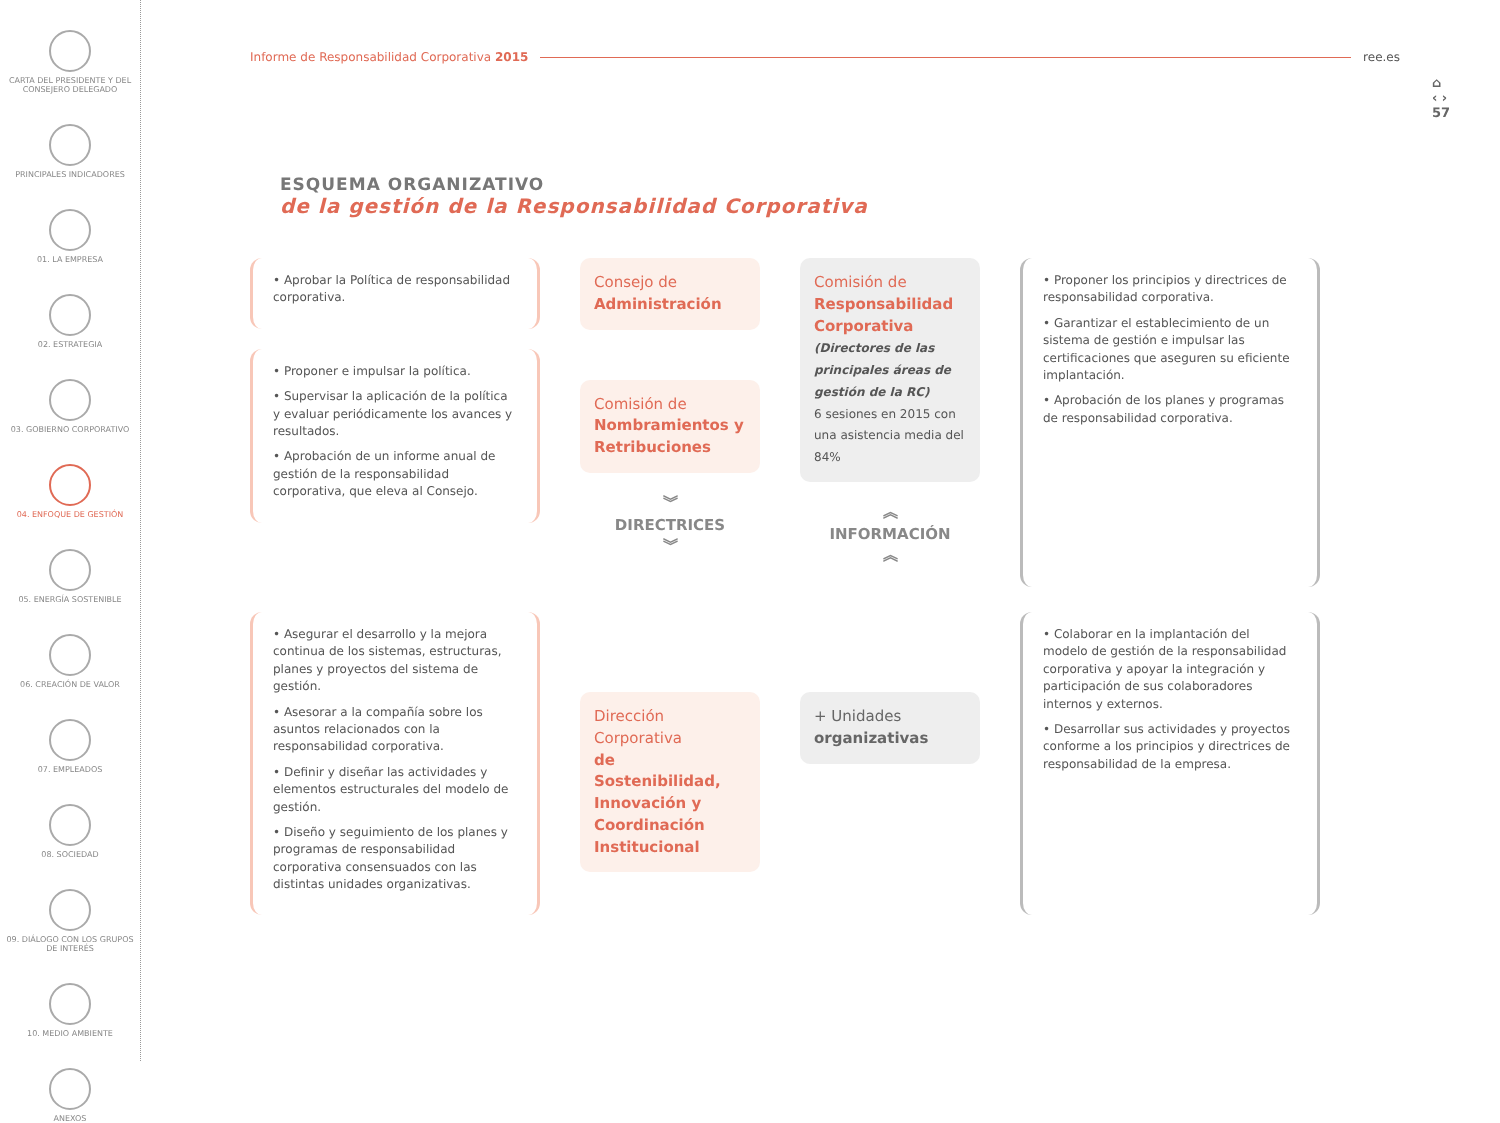CARTA DEL PRESIDENTE Y DEL CONSEJERO DELEGADO
PRINCIPALES INDICADORES
01. LA EMPRESA
02. ESTRATEGIA
03. GOBIERNO CORPORATIVO
04. ENFOQUE DE GESTIÓN
05. ENERGÍA SOSTENIBLE
06. CREACIÓN DE VALOR
07. EMPLEADOS
08. SOCIEDAD
09. DIÁLOGO CON LOS GRUPOS DE INTERÉS
10. MEDIO AMBIENTE
ANEXOS
⌂
‹ ›
57
Informe de Responsabilidad Corporativa 2015 ree.es
ESQUEMA ORGANIZATIVO
de la gestión de la Responsabilidad Corporativa
• Aprobar la Política de responsabilidad corporativa.
• Proponer e impulsar la política.
• Supervisar la aplicación de la política y evaluar periódicamente los avances y resultados.
• Aprobación de un informe anual de gestión de la responsabilidad corporativa, que eleva al Consejo.
Consejo de
Administración
Comisión de
Nombramientos y Retribuciones
︾
DIRECTRICES
︾
Comisión de
Responsabilidad Corporativa
(Directores de las principales áreas de gestión de la RC)
6 sesiones en 2015 con una asistencia media del 84%
︽
INFORMACIÓN
︽
• Proponer los principios y directrices de responsabilidad corporativa.
• Garantizar el establecimiento de un sistema de gestión e impulsar las certificaciones que aseguren su eficiente implantación.
• Aprobación de los planes y programas de responsabilidad corporativa.
• Asegurar el desarrollo y la mejora continua de los sistemas, estructuras, planes y proyectos del sistema de gestión.
• Asesorar a la compañía sobre los asuntos relacionados con la responsabilidad corporativa.
• Definir y diseñar las actividades y elementos estructurales del modelo de gestión.
• Diseño y seguimiento de los planes y programas de responsabilidad corporativa consensuados con las distintas unidades organizativas.
Dirección Corporativa
de Sostenibilidad, Innovación y Coordinación Institucional
+ Unidades
organizativas
• Colaborar en la implantación del modelo de gestión de la responsabilidad corporativa y apoyar la integración y participación de sus colaboradores internos y externos.
• Desarrollar sus actividades y proyectos conforme a los principios y directrices de responsabilidad de la empresa.